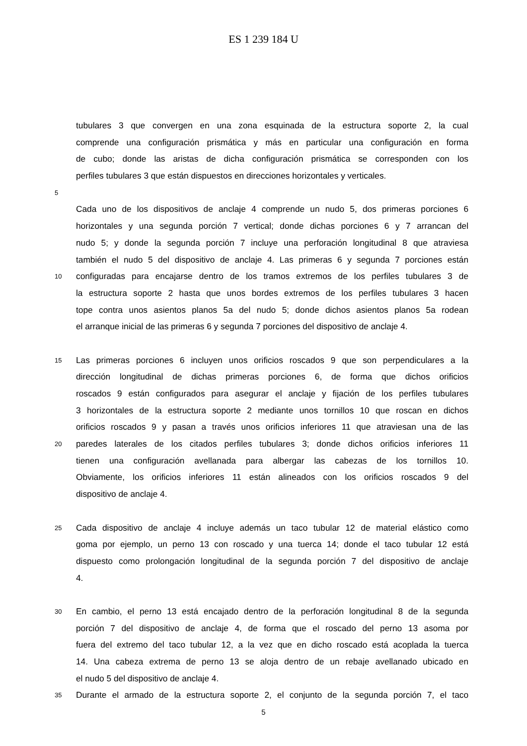ES 1 239 184 U
tubulares 3 que convergen en una zona esquinada de la estructura soporte 2, la cual
comprende una configuración prismática y más en particular una configuración en forma
de cubo; donde las aristas de dicha configuración prismática se corresponden con los
perfiles tubulares 3 que están dispuestos en direcciones horizontales y verticales.
5
Cada uno de los dispositivos de anclaje 4 comprende un nudo 5, dos primeras porciones 6
horizontales y una segunda porción 7 vertical; donde dichas porciones 6 y 7 arrancan del
nudo 5; y donde la segunda porción 7 incluye una perforación longitudinal 8 que atraviesa
también el nudo 5 del dispositivo de anclaje 4. Las primeras 6 y segunda 7 porciones están
10 configuradas para encajarse dentro de los tramos extremos de los perfiles tubulares 3 de
la estructura soporte 2 hasta que unos bordes extremos de los perfiles tubulares 3 hacen
tope contra unos asientos planos 5a del nudo 5; donde dichos asientos planos 5a rodean
el arranque inicial de las primeras 6 y segunda 7 porciones del dispositivo de anclaje 4.
15 Las primeras porciones 6 incluyen unos orificios roscados 9 que son perpendiculares a la
dirección longitudinal de dichas primeras porciones 6, de forma que dichos orificios
roscados 9 están configurados para asegurar el anclaje y fijación de los perfiles tubulares
3 horizontales de la estructura soporte 2 mediante unos tornillos 10 que roscan en dichos
orificios roscados 9 y pasan a través unos orificios inferiores 11 que atraviesan una de las
20 paredes laterales de los citados perfiles tubulares 3; donde dichos orificios inferiores 11
tienen una configuración avellanada para albergar las cabezas de los tornillos 10.
Obviamente, los orificios inferiores 11 están alineados con los orificios roscados 9 del
dispositivo de anclaje 4.
25 Cada dispositivo de anclaje 4 incluye además un taco tubular 12 de material elástico como
goma por ejemplo, un perno 13 con roscado y una tuerca 14; donde el taco tubular 12 está
dispuesto como prolongación longitudinal de la segunda porción 7 del dispositivo de anclaje
4.
30 En cambio, el perno 13 está encajado dentro de la perforación longitudinal 8 de la segunda
porción 7 del dispositivo de anclaje 4, de forma que el roscado del perno 13 asoma por
fuera del extremo del taco tubular 12, a la vez que en dicho roscado está acoplada la tuerca
14. Una cabeza extrema de perno 13 se aloja dentro de un rebaje avellanado ubicado en
el nudo 5 del dispositivo de anclaje 4.
35 Durante el armado de la estructura soporte 2, el conjunto de la segunda porción 7, el taco
5